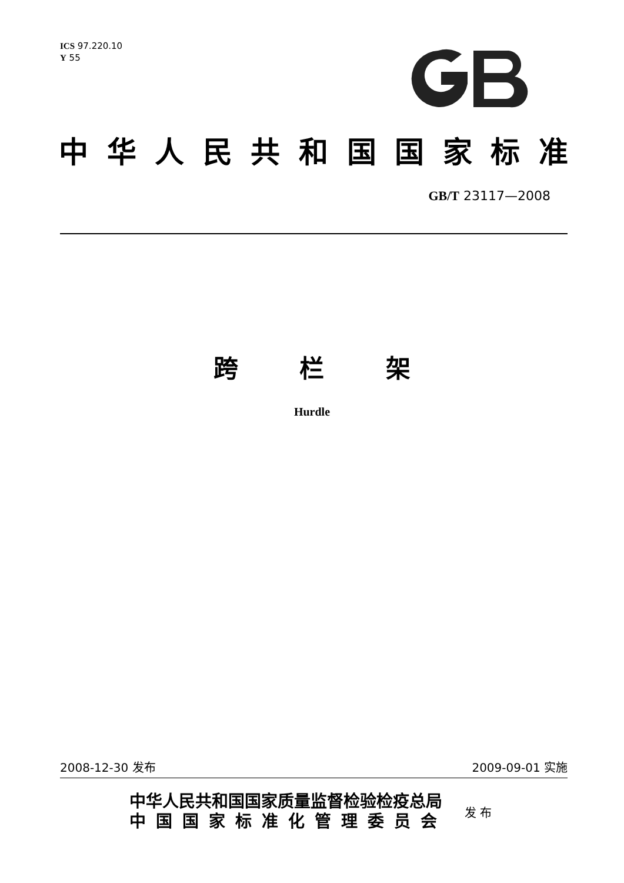ICS 97.220.10
Y 55
中华人民共和国国家标准
GB/T 23117—2008
跨 栏 架
Hurdle
2008-12-30 发布 2009-09-01 实施
中华人民共和国国家质量监督检验检疫总局
中国国家标准化管理委员会
发 布